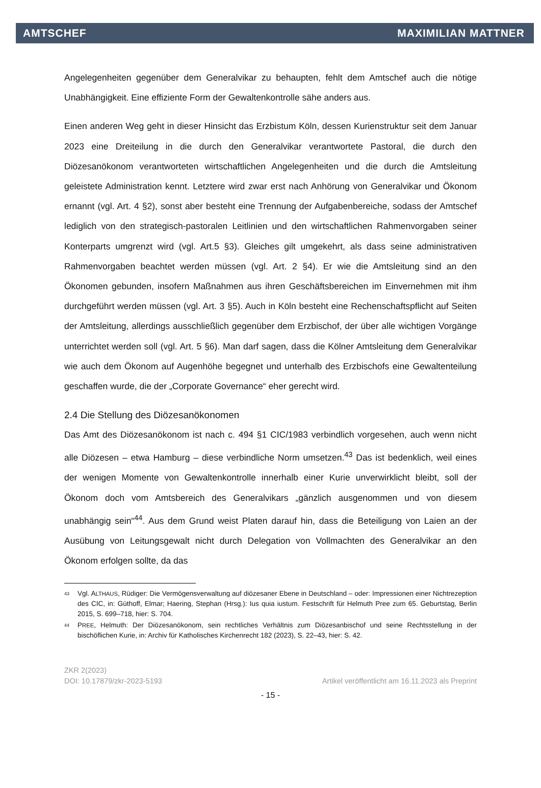AMTSCHEF MAXIMILIAN MATTNER
Angelegenheiten gegenüber dem Generalvikar zu behaupten, fehlt dem Amtschef auch die nötige Unabhängigkeit. Eine effiziente Form der Gewaltenkontrolle sähe anders aus.
Einen anderen Weg geht in dieser Hinsicht das Erzbistum Köln, dessen Kurienstruktur seit dem Januar 2023 eine Dreiteilung in die durch den Generalvikar verantwortete Pastoral, die durch den Diözesanökonom verantworteten wirtschaftlichen Angelegenheiten und die durch die Amtsleitung geleistete Administration kennt. Letztere wird zwar erst nach Anhörung von Generalvikar und Ökonom ernannt (vgl. Art. 4 §2), sonst aber besteht eine Trennung der Aufgabenbereiche, sodass der Amtschef lediglich von den strategisch-pastoralen Leitlinien und den wirtschaftlichen Rahmenvorgaben seiner Konterparts umgrenzt wird (vgl. Art.5 §3). Gleiches gilt umgekehrt, als dass seine administrativen Rahmenvorgaben beachtet werden müssen (vgl. Art. 2 §4). Er wie die Amtsleitung sind an den Ökonomen gebunden, insofern Maßnahmen aus ihren Geschäftsbereichen im Einvernehmen mit ihm durchgeführt werden müssen (vgl. Art. 3 §5). Auch in Köln besteht eine Rechenschaftspflicht auf Seiten der Amtsleitung, allerdings ausschließlich gegenüber dem Erzbischof, der über alle wichtigen Vorgänge unterrichtet werden soll (vgl. Art. 5 §6). Man darf sagen, dass die Kölner Amtsleitung dem Generalvikar wie auch dem Ökonom auf Augenhöhe begegnet und unterhalb des Erzbischofs eine Gewaltenteilung geschaffen wurde, die der „Corporate Governance“ eher gerecht wird.
2.4 Die Stellung des Diözesanökonomen
Das Amt des Diözesanökonom ist nach c. 494 §1 CIC/1983 verbindlich vorgesehen, auch wenn nicht alle Diözesen – etwa Hamburg – diese verbindliche Norm umsetzen.<sup>43</sup> Das ist bedenklich, weil eines der wenigen Momente von Gewaltenkontrolle innerhalb einer Kurie unverwirklicht bleibt, soll der Ökonom doch vom Amtsbereich des Generalvikars „gänzlich ausgenommen und von diesem unabhängig sein“<sup>44</sup>. Aus dem Grund weist Platen darauf hin, dass die Beteiligung von Laien an der Ausübung von Leitungsgewalt nicht durch Delegation von Vollmachten des Generalvikar an den Ökonom erfolgen sollte, da das
<sup>43</sup> Vgl. ALTHAUS, Rüdiger: Die Vermögensverwaltung auf diözesaner Ebene in Deutschland – oder: Impressionen einer Nichtrezeption des CIC, in: Güthoff, Elmar; Haering, Stephan (Hrsg.): Ius quia iustum. Festschrift für Helmuth Pree zum 65. Geburtstag, Berlin 2015, S. 699–718, hier: S. 704.
<sup>44</sup> PREE, Helmuth: Der Diözesanökonom, sein rechtliches Verhältnis zum Diözesanbischof und seine Rechtsstellung in der bischöflichen Kurie, in: Archiv für Katholisches Kirchenrecht 182 (2023), S. 22–43, hier: S. 42.
ZKR 2(2023)
DOI: 10.17879/zkr-2023-5193 Artikel veröffentlicht am 16.11.2023 als Preprint
- 15 -